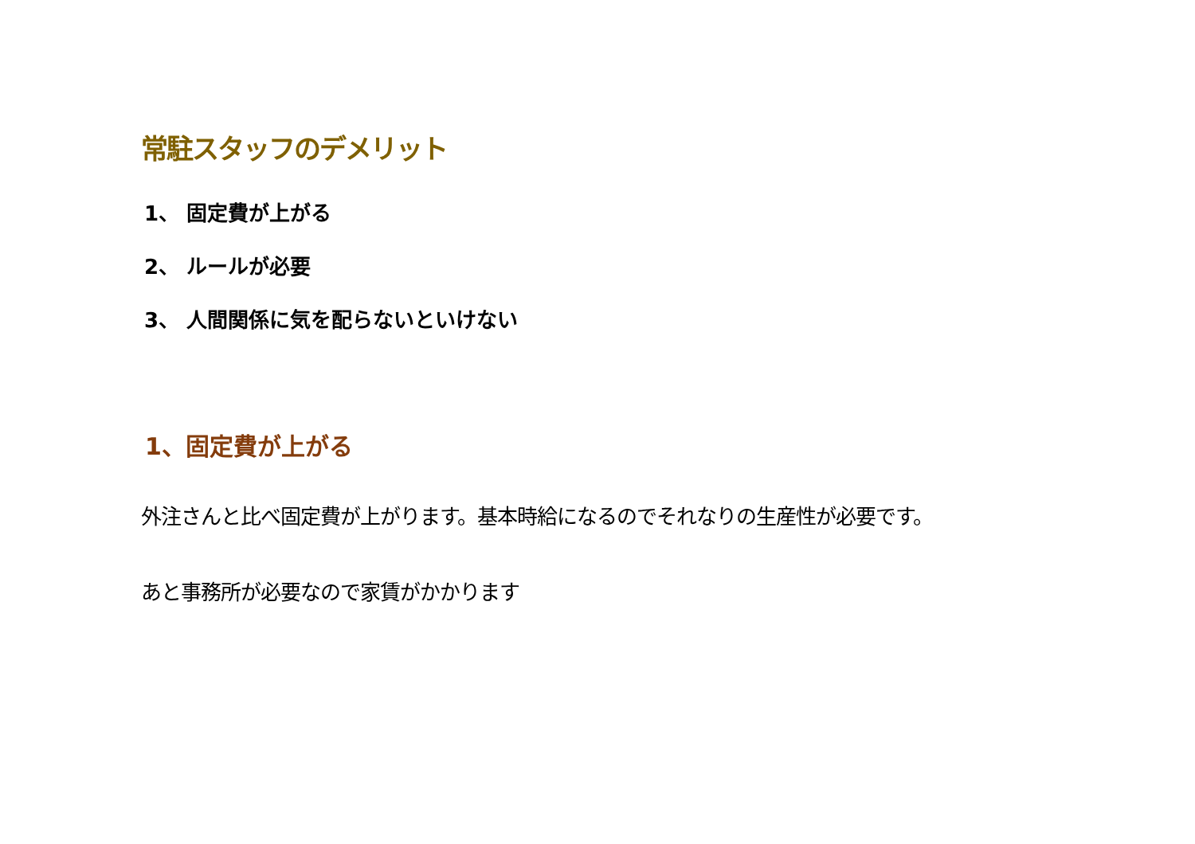常駐スタッフのデメリット
1、 固定費が上がる
2、 ルールが必要
3、 人間関係に気を配らないといけない
1、固定費が上がる
外注さんと比べ固定費が上がります。基本時給になるのでそれなりの生産性が必要です。
あと事務所が必要なので家賃がかかります